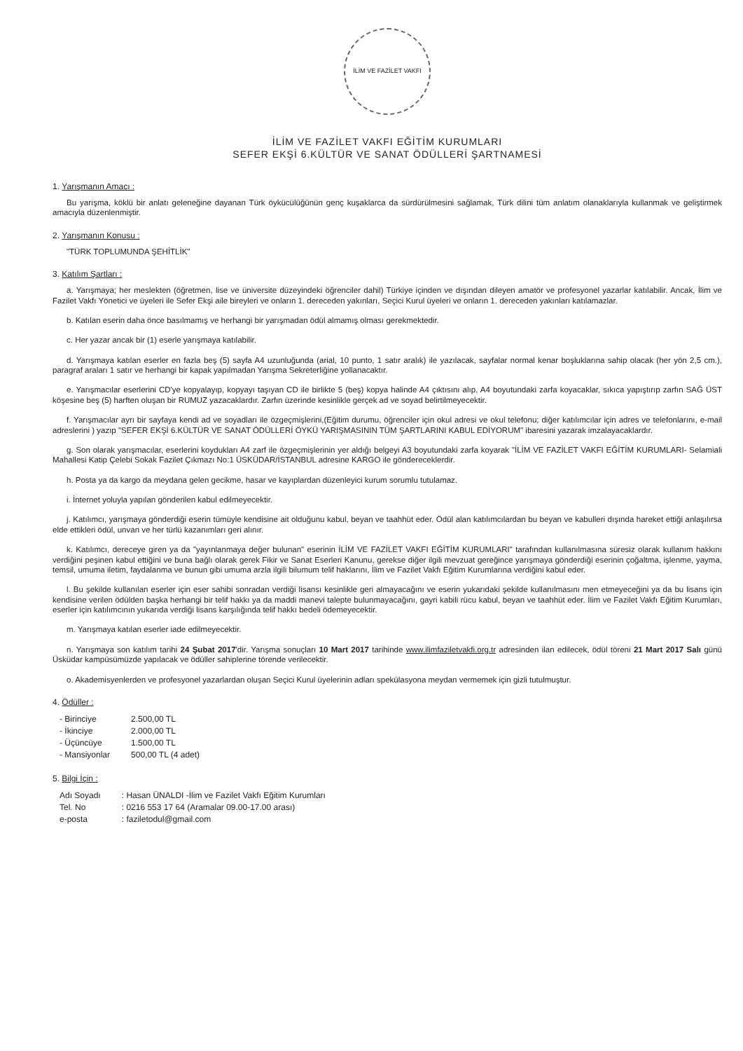İLİM VE FAZİLET VAKFI
İLİM VE FAZİLET VAKFI EĞİTİM KURUMLARI
SEFER EKŞİ 6.KÜLTÜR VE SANAT ÖDÜLLERİ ŞARTNAMESİ
1. Yarışmanın Amacı :
Bu yarışma, köklü bir anlatı geleneğine dayanan Türk öykücülüğünün genç kuşaklarca da sürdürülmesini sağlamak, Türk dilini tüm anlatım olanaklarıyla kullanmak ve geliştirmek amacıyla düzenlenmiştir.
2. Yarışmanın Konusu :
"TÜRK TOPLUMUNDA ŞEHİTLİK"
3. Katılım Şartları :
a. Yarışmaya; her meslekten (öğretmen, lise ve üniversite düzeyindeki öğrenciler dahil) Türkiye içinden ve dışından dileyen amatör ve profesyonel yazarlar katılabilir. Ancak, İlim ve Fazilet Vakfı Yönetici ve üyeleri ile Sefer Ekşi aile bireyleri ve onların 1. dereceden yakınları, Seçici Kurul üyeleri ve onların 1. dereceden yakınları katılamazlar.
b. Katılan eserin daha önce basılmamış ve herhangi bir yarışmadan ödül almamış olması gerekmektedir.
c. Her yazar ancak bir (1) eserle yarışmaya katılabilir.
d. Yarışmaya katılan eserler en fazla beş (5) sayfa A4 uzunluğunda (arial, 10 punto, 1 satır aralık) ile yazılacak, sayfalar normal kenar boşluklarına sahip olacak (her yön 2,5 cm.), paragraf araları 1 satır ve herhangi bir kapak yapılmadan Yarışma Sekreterliğine yollanacaktır.
e. Yarışmacılar eserlerini CD'ye kopyalayıp, kopyayı taşıyan CD ile birlikte 5 (beş) kopya halinde A4 çıktısını alıp, A4 boyutundaki zarfa koyacaklar, sıkıca yapıştırıp zarfın SAĞ ÜST köşesine beş (5) harften oluşan bir RUMUZ yazacaklardır. Zarfın üzerinde kesinlikle gerçek ad ve soyad belirtilmeyecektir.
f. Yarışmacılar ayrı bir sayfaya kendi ad ve soyadları ile özgeçmişlerini,(Eğitim durumu, öğrenciler için okul adresi ve okul telefonu; diğer katılımcılar için adres ve telefonlarını, e-mail adreslerini ) yazıp "SEFER EKŞİ 6.KÜLTÜR VE SANAT ÖDÜLLERİ ÖYKÜ YARIŞMASININ TÜM ŞARTLARINI KABUL EDİYORUM" ibaresini yazarak imzalayacaklardır.
g. Son olarak yarışmacılar, eserlerini koydukları A4 zarf ile özgeçmişlerinin yer aldığı belgeyi A3 boyutundaki zarfa koyarak "İLİM VE FAZİLET VAKFI EĞİTİM KURUMLARI- Selamiali Mahallesi Katip Çelebi Sokak Fazilet Çıkmazı No:1 ÜSKÜDAR/İSTANBUL adresine KARGO ile göndereceklerdir.
h. Posta ya da kargo da meydana gelen gecikme, hasar ve kayıplardan düzenleyici kurum sorumlu tutulamaz.
i. İnternet yoluyla yapılan gönderilen kabul edilmeyecektir.
j. Katılımcı, yarışmaya gönderdiği eserin tümüyle kendisine ait olduğunu kabul, beyan ve taahhüt eder. Ödül alan katılımcılardan bu beyan ve kabulleri dışında hareket ettiği anlaşılırsa elde ettikleri ödül, unvan ve her türlü kazanımları geri alınır.
k. Katılımcı, dereceye giren ya da "yayınlanmaya değer bulunan" eserinin İLİM VE FAZİLET VAKFI EĞİTİM KURUMLARI" tarafından kullanılmasına süresiz olarak kullanım hakkını verdiğini peşinen kabul ettiğini ve buna bağlı olarak gerek Fikir ve Sanat Eserleri Kanunu, gerekse diğer ilgili mevzuat gereğince yarışmaya gönderdiği eserinin çoğaltma, işlenme, yayma, temsil, umuma iletim, faydalanma ve bunun gibi umuma arzla ilgili bilumum telif haklarını, İlim ve Fazilet Vakfı Eğitim Kurumlarına verdiğini kabul eder.
l. Bu şekilde kullanılan eserler için eser sahibi sonradan verdiği lisansı kesinlikle geri almayacağını ve eserin yukarıdaki şekilde kullanılmasını men etmeyeceğini ya da bu lisans için kendisine verilen ödülden başka herhangi bir telif hakkı ya da maddi manevi talepte bulunmayacağını, gayri kabili rücu kabul, beyan ve taahhüt eder. İlim ve Fazilet Vakfı Eğitim Kurumları, eserler için katılımcının yukarıda verdiği lisans karşılığında telif hakkı bedeli ödemeyecektir.
m. Yarışmaya katılan eserler iade edilmeyecektir.
n. Yarışmaya son katılım tarihi 24 Şubat 2017'dir. Yarışma sonuçları 10 Mart 2017 tarihinde www.ilimfaziletvakfi.org.tr adresinden ilan edilecek, ödül töreni 21 Mart 2017 Salı günü Üsküdar kampüsümüzde yapılacak ve ödüller sahiplerine törende verilecektir.
o. Akademisyenlerden ve profesyonel yazarlardan oluşan Seçici Kurul üyelerinin adları spekülasyona meydan vermemek için gizli tutulmuştur.
4. Ödüller :
| - Birinciye | 2.500,00 TL |
| - İkinciye | 2.000,00 TL |
| - Üçüncüye | 1.500,00 TL |
| - Mansiyonlar | 500,00 TL (4 adet) |
5. Bilgi İçin :
| Adı Soyadı | : Hasan ÜNALDI -İlim ve Fazilet Vakfı Eğitim Kurumları |
| Tel. No | : 0216 553 17 64 (Aramalar 09.00-17.00 arası) |
| e-posta | : faziletodul@gmail.com |